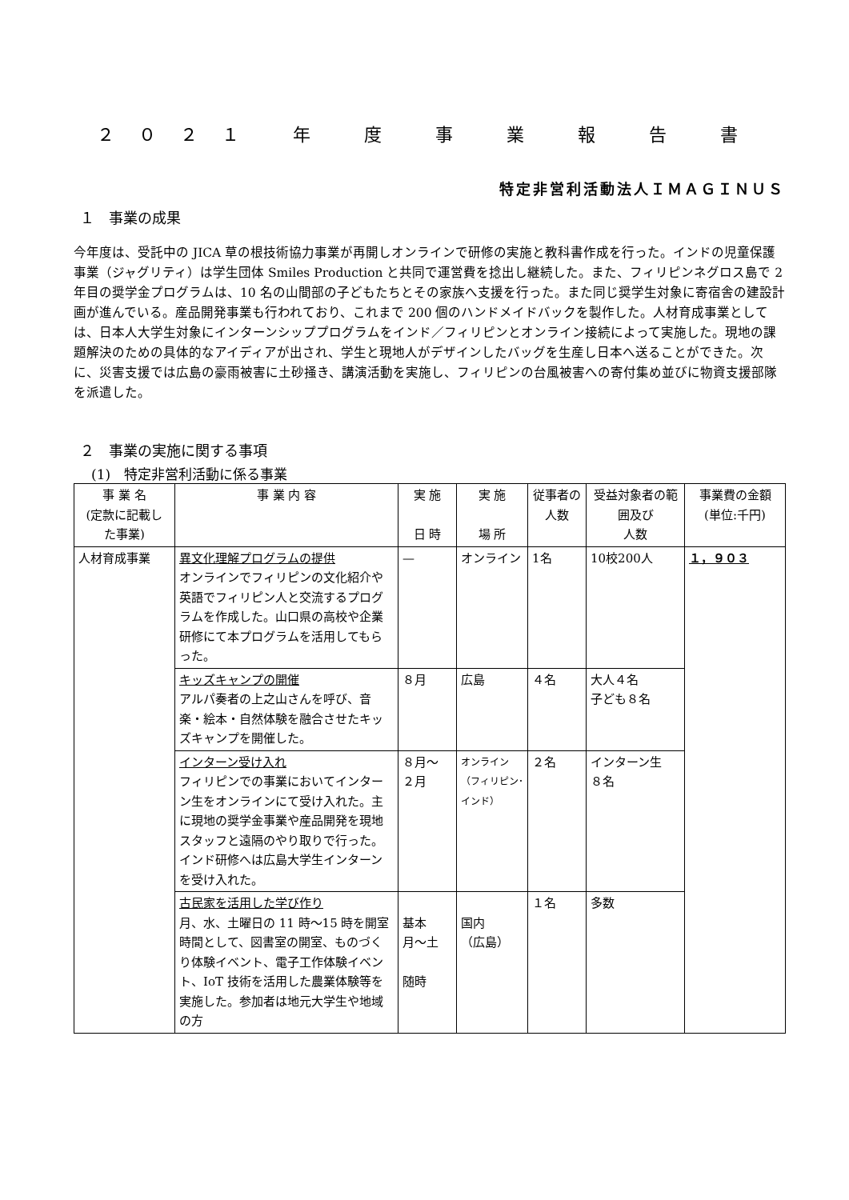２０２１ 年 度 事 業 報 告 書
特定非営利活動法人ＩＭＡＧＩＮＵＳ
１　事業の成果
今年度は、受託中の JICA 草の根技術協力事業が再開しオンラインで研修の実施と教科書作成を行った。インドの児童保護事業（ジャグリティ）は学生団体 Smiles Production と共同で運営費を捻出し継続した。また、フィリピンネグロス島で 2 年目の奨学金プログラムは、10 名の山間部の子どもたちとその家族へ支援を行った。また同じ奨学生対象に寄宿舎の建設計画が進んでいる。産品開発事業も行われており、これまで 200 個のハンドメイドバックを製作した。人材育成事業としては、日本人大学生対象にインターンシッププログラムをインド／フィリピンとオンライン接続によって実施した。現地の課題解決のための具体的なアイディアが出され、学生と現地人がデザインしたバッグを生産し日本へ送ることができた。次に、災害支援では広島の豪雨被害に土砂掻き、講演活動を実施し、フィリピンの台風被害への寄付集め並びに物資支援部隊を派遣した。
２　事業の実施に関する事項
(1)　特定非営利活動に係る事業
| 事 業 名 (定款に記載し た事業) | 事 業 内 容 | 実 施 日 時 | 実 施 場 所 | 従事者の 人数 | 受益対象者の範囲及び 人数 | 事業費の金額 (単位:千円) |
| --- | --- | --- | --- | --- | --- | --- |
| 人材育成事業 | 異文化理解プログラムの提供 オンラインでフィリピンの文化紹介や英語でフィリピン人と交流するプログラムを作成した。山口県の高校や企業研修にて本プログラムを活用してもらった。 | — | オンライン | 1名 | 10校200人 | １，９０３ |
| | キッズキャンプの開催 アルパ奏者の上之山さんを呼び、音楽・絵本・自然体験を融合させたキッズキャンプを開催した。 | ８月 | 広島 | ４名 | 大人４名 子ども８名 | |
| | インターン受け入れ フィリピンでの事業においてインターン生をオンラインにて受け入れた。主に現地の奨学金事業や産品開発を現地スタッフと遠隔のやり取りで行った。インド研修へは広島大学生インターンを受け入れた。 | ８月～ ２月 | オンライン（フィリピン･インド） | ２名 | インターン生 ８名 | |
| | 古民家を活用した学び作り 月、水、土曜日の 11 時～15 時を開室時間として、図書室の開室、ものづくり体験イベント、電子工作体験イベント、IoT 技術を活用した農業体験等を実施した。参加者は地元大学生や地域の方 | 基本 月～土 随時 | 国内 （広島） | １名 | 多数 | |